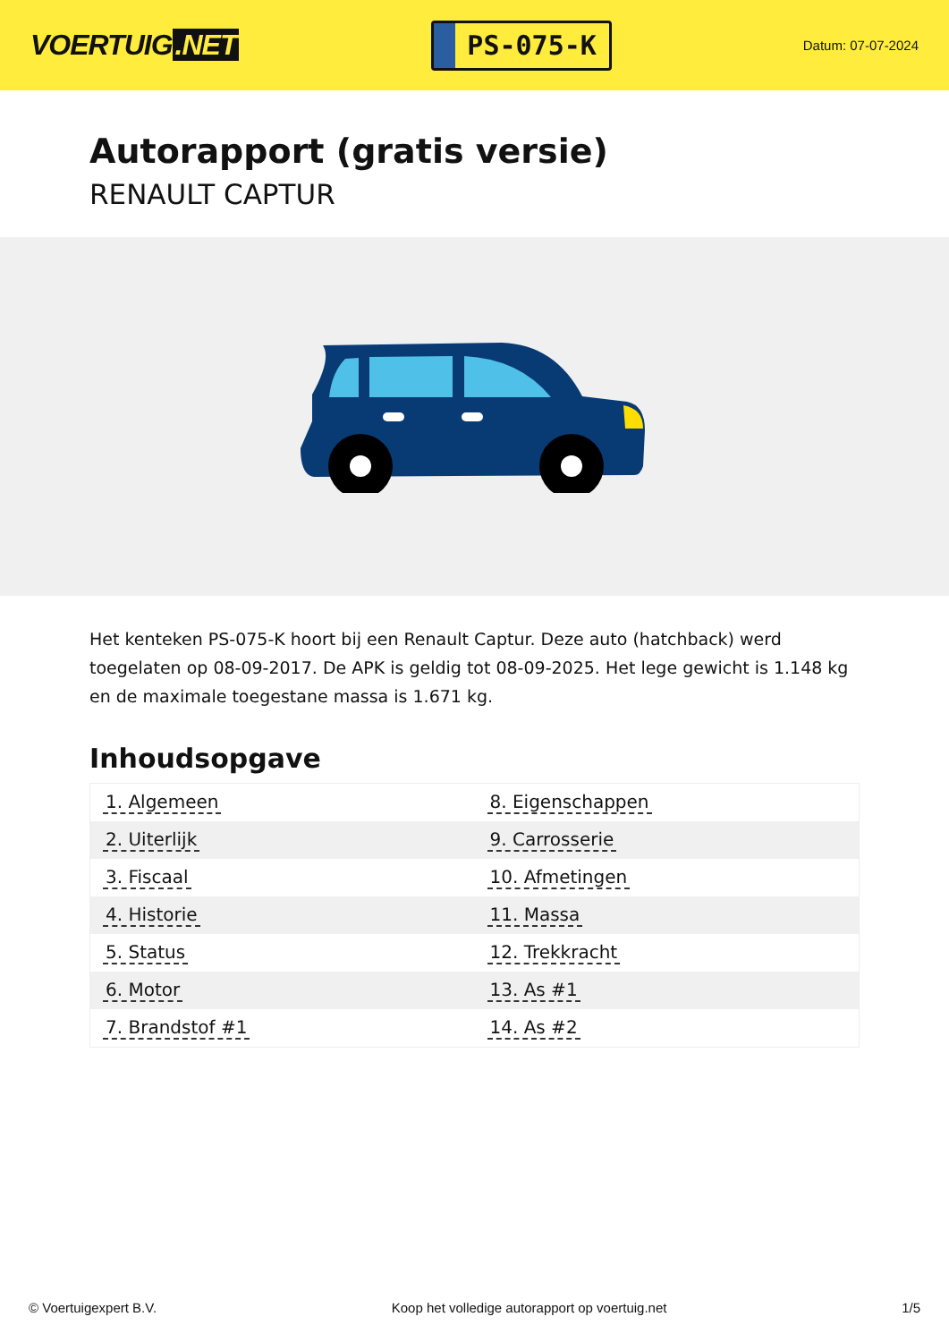VOERTUIG.NET
PS-075-K
Datum: 07-07-2024
Autorapport (gratis versie)
RENAULT CAPTUR
Het kenteken PS-075-K hoort bij een Renault Captur. Deze auto (hatchback) werd toegelaten op 08-09-2017. De APK is geldig tot 08-09-2025. Het lege gewicht is 1.148 kg en de maximale toegestane massa is 1.671 kg.
Inhoudsopgave
| 1. Algemeen | 8. Eigenschappen |
| 2. Uiterlijk | 9. Carrosserie |
| 3. Fiscaal | 10. Afmetingen |
| 4. Historie | 11. Massa |
| 5. Status | 12. Trekkracht |
| 6. Motor | 13. As #1 |
| 7. Brandstof #1 | 14. As #2 |
© Voertuigexpert B.V. Koop het volledige autorapport op voertuig.net 1/5